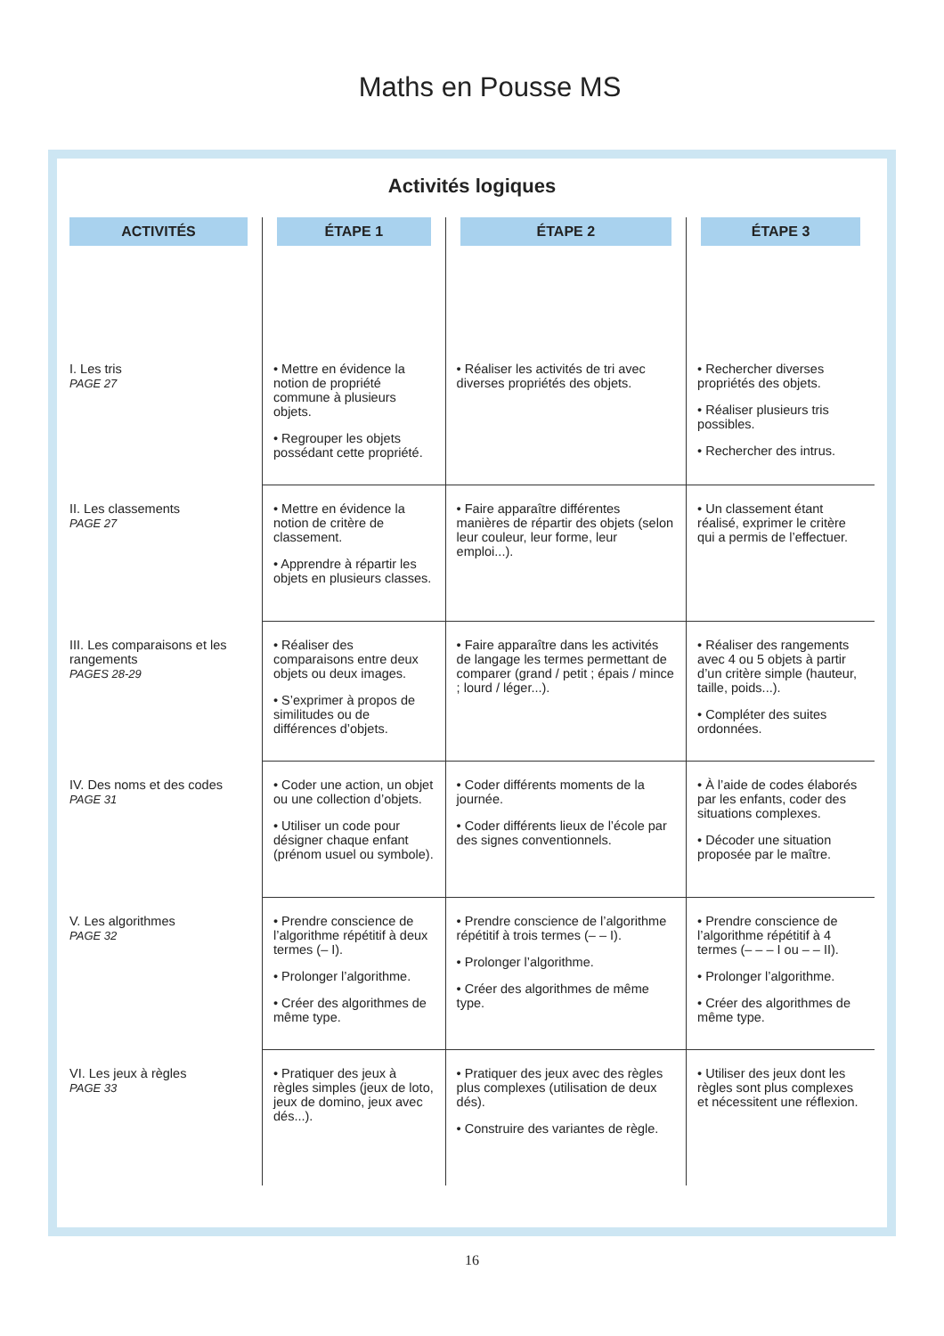Maths en Pousse MS
Activités logiques
| ACTIVITÉS | ÉTAPE 1 | ÉTAPE 2 | ÉTAPE 3 |
| I. Les tris PAGE 27 | • Mettre en évidence la notion de propriété commune à plusieurs objets. • Regrouper les objets possédant cette propriété. | • Réaliser les activités de tri avec diverses propriétés des objets. | • Rechercher diverses propriétés des objets. • Réaliser plusieurs tris possibles. • Rechercher des intrus. |
| II. Les classements PAGE 27 | • Mettre en évidence la notion de critère de classement. • Apprendre à répartir les objets en plusieurs classes. | • Faire apparaître différentes manières de répartir des objets (selon leur couleur, leur forme, leur emploi...). | • Un classement étant réalisé, exprimer le critère qui a permis de l’effectuer. |
| III. Les comparaisons et les rangements PAGES 28-29 | • Réaliser des comparaisons entre deux objets ou deux images. • S’exprimer à propos de similitudes ou de différences d’objets. | • Faire apparaître dans les activités de langage les termes permettant de comparer (grand / petit ; épais / mince ; lourd / léger...). | • Réaliser des rangements avec 4 ou 5 objets à partir d’un critère simple (hauteur, taille, poids...). • Compléter des suites ordonnées. |
| IV. Des noms et des codes PAGE 31 | • Coder une action, un objet ou une collection d’objets. • Utiliser un code pour désigner chaque enfant (prénom usuel ou symbole). | • Coder différents moments de la journée. • Coder différents lieux de l’école par des signes conventionnels. | • À l’aide de codes élaborés par les enfants, coder des situations complexes. • Décoder une situation proposée par le maître. |
| V. Les algorithmes PAGE 32 | • Prendre conscience de l’algorithme répétitif à deux termes (– I). • Prolonger l’algorithme. • Créer des algorithmes de même type. | • Prendre conscience de l’algorithme répétitif à trois termes (– – I). • Prolonger l’algorithme. • Créer des algorithmes de même type. | • Prendre conscience de l’algorithme répétitif à 4 termes (– – – I ou – – II). • Prolonger l’algorithme. • Créer des algorithmes de même type. |
| VI. Les jeux à règles PAGE 33 | • Pratiquer des jeux à règles simples (jeux de loto, jeux de domino, jeux avec dés...). | • Pratiquer des jeux avec des règles plus complexes (utilisation de deux dés). • Construire des variantes de règle. | • Utiliser des jeux dont les règles sont plus complexes et nécessitent une réflexion. |
16